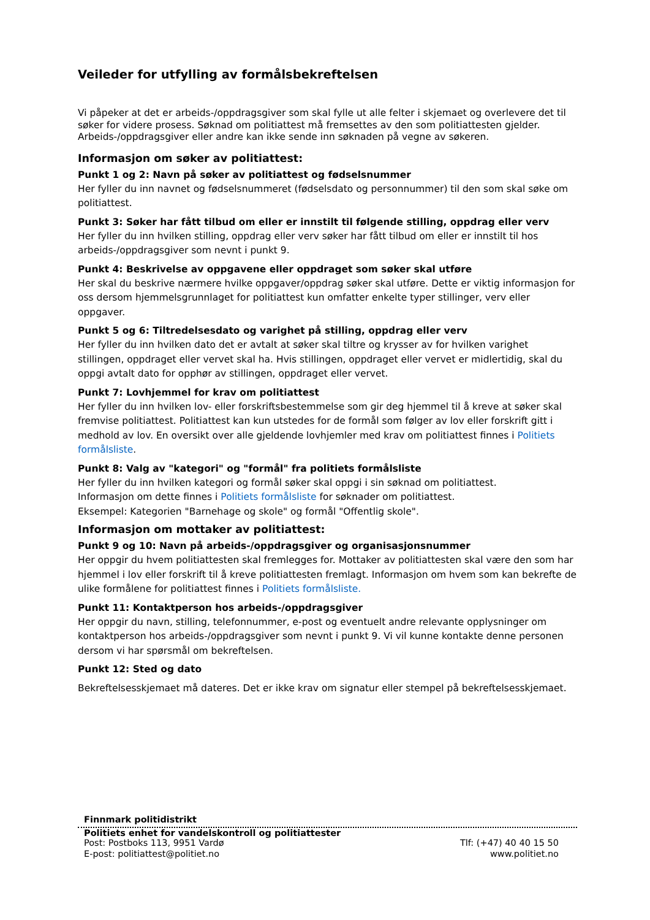Veileder for utfylling av formålsbekreftelsen
Vi påpeker at det er arbeids-/oppdragsgiver som skal fylle ut alle felter i skjemaet og overlevere det til søker for videre prosess. Søknad om politiattest må fremsettes av den som politiattesten gjelder. Arbeids-/oppdragsgiver eller andre kan ikke sende inn søknaden på vegne av søkeren.
Informasjon om søker av politiattest:
Punkt 1 og 2: Navn på søker av politiattest og fødselsnummer
Her fyller du inn navnet og fødselsnummeret (fødselsdato og personnummer) til den som skal søke om politiattest.
Punkt 3: Søker har fått tilbud om eller er innstilt til følgende stilling, oppdrag eller verv
Her fyller du inn hvilken stilling, oppdrag eller verv søker har fått tilbud om eller er innstilt til hos arbeids-/oppdragsgiver som nevnt i punkt 9.
Punkt 4: Beskrivelse av oppgavene eller oppdraget som søker skal utføre
Her skal du beskrive nærmere hvilke oppgaver/oppdrag søker skal utføre. Dette er viktig informasjon for oss dersom hjemmelsgrunnlaget for politiattest kun omfatter enkelte typer stillinger, verv eller oppgaver.
Punkt 5 og 6: Tiltredelsesdato og varighet på stilling, oppdrag eller verv
Her fyller du inn hvilken dato det er avtalt at søker skal tiltre og krysser av for hvilken varighet stillingen, oppdraget eller vervet skal ha. Hvis stillingen, oppdraget eller vervet er midlertidig, skal du oppgi avtalt dato for opphør av stillingen, oppdraget eller vervet.
Punkt 7: Lovhjemmel for krav om politiattest
Her fyller du inn hvilken lov- eller forskriftsbestemmelse som gir deg hjemmel til å kreve at søker skal fremvise politiattest. Politiattest kan kun utstedes for de formål som følger av lov eller forskrift gitt i medhold av lov. En oversikt over alle gjeldende lovhjemler med krav om politiattest finnes i Politiets formålsliste.
Punkt 8: Valg av "kategori" og "formål" fra politiets formålsliste
Her fyller du inn hvilken kategori og formål søker skal oppgi i sin søknad om politiattest.
Informasjon om dette finnes i Politiets formålsliste for søknader om politiattest.
Eksempel: Kategorien "Barnehage og skole" og formål "Offentlig skole".
Informasjon om mottaker av politiattest:
Punkt 9 og 10: Navn på arbeids-/oppdragsgiver og organisasjonsnummer
Her oppgir du hvem politiattesten skal fremlegges for. Mottaker av politiattesten skal være den som har hjemmel i lov eller forskrift til å kreve politiattesten fremlagt. Informasjon om hvem som kan bekrefte de ulike formålene for politiattest finnes i Politiets formålsliste.
Punkt 11: Kontaktperson hos arbeids-/oppdragsgiver
Her oppgir du navn, stilling, telefonnummer, e-post og eventuelt andre relevante opplysninger om kontaktperson hos arbeids-/oppdragsgiver som nevnt i punkt 9. Vi vil kunne kontakte denne personen dersom vi har spørsmål om bekreftelsen.
Punkt 12: Sted og dato
Bekreftelsesskjemaet må dateres. Det er ikke krav om signatur eller stempel på bekreftelsesskjemaet.
Finnmark politidistrikt
Politiets enhet for vandelskontroll og politiattester
Post: Postboks 113, 9951 Vardø Tlf: (+47) 40 40 15 50
E-post: politiattest@politiet.no www.politiet.no